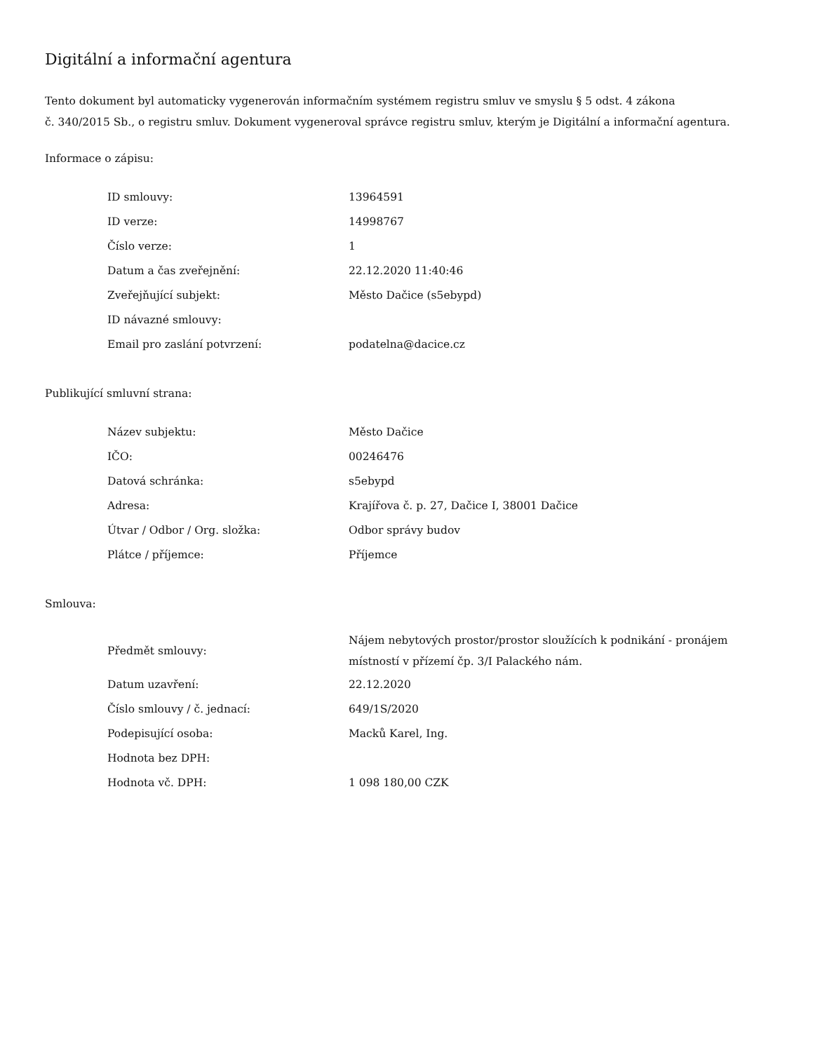Digitální a informační agentura
Tento dokument byl automaticky vygenerován informačním systémem registru smluv ve smyslu § 5 odst. 4 zákona
č. 340/2015 Sb., o registru smluv. Dokument vygeneroval správce registru smluv, kterým je Digitální a informační agentura.
Informace o zápisu:
| ID smlouvy: | 13964591 |
| ID verze: | 14998767 |
| Číslo verze: | 1 |
| Datum a čas zveřejnění: | 22.12.2020 11:40:46 |
| Zveřejňující subjekt: | Město Dačice (s5ebypd) |
| ID návazné smlouvy: | |
| Email pro zaslání potvrzení: | podatelna@dacice.cz |
Publikující smluvní strana:
| Název subjektu: | Město Dačice |
| IČO: | 00246476 |
| Datová schránka: | s5ebypd |
| Adresa: | Krajířova č. p. 27, Dačice I, 38001 Dačice |
| Útvar / Odbor / Org. složka: | Odbor správy budov |
| Plátce / příjemce: | Příjemce |
Smlouva:
| Předmět smlouvy: | Nájem nebytových prostor/prostor sloužících k podnikání - pronájem místností v přízemí čp. 3/I Palackého nám. |
| Datum uzavření: | 22.12.2020 |
| Číslo smlouvy / č. jednací: | 649/1S/2020 |
| Podepisující osoba: | Macků Karel, Ing. |
| Hodnota bez DPH: | |
| Hodnota vč. DPH: | 1 098 180,00 CZK |